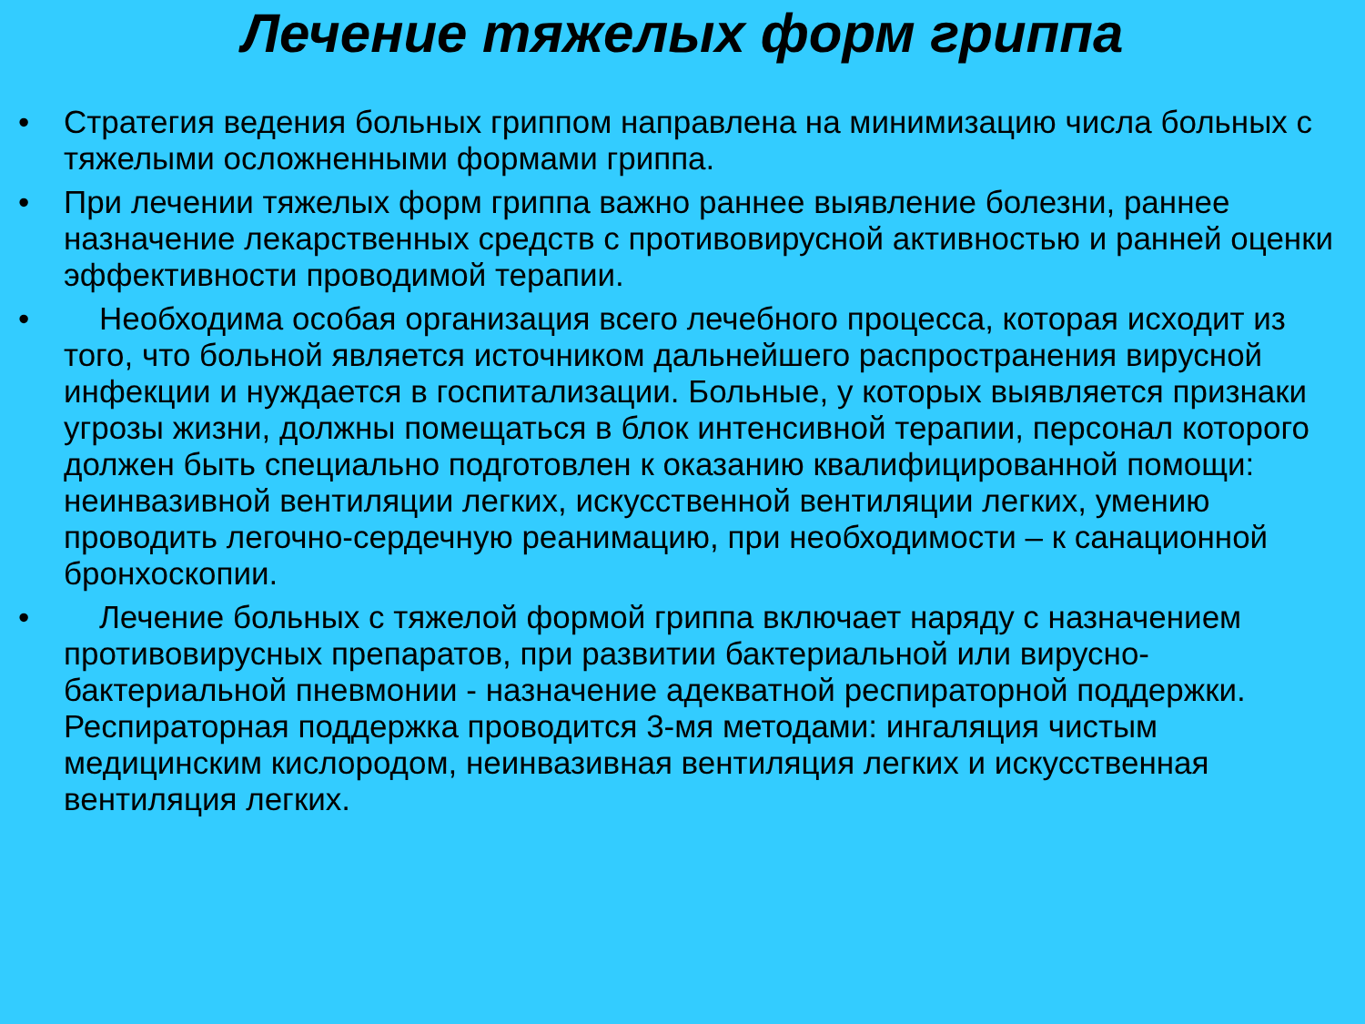Лечение тяжелых форм гриппа
• Стратегия ведения больных гриппом направлена на минимизацию числа больных с тяжелыми осложненными формами гриппа.
• При лечении тяжелых форм гриппа важно раннее выявление болезни, раннее назначение лекарственных средств с противовирусной активностью и ранней оценки эффективности проводимой терапии.
• Необходима особая организация всего лечебного процесса, которая исходит из того, что больной является источником дальнейшего распространения вирусной инфекции и нуждается в госпитализации. Больные, у которых выявляется признаки угрозы жизни, должны помещаться в блок интенсивной терапии, персонал которого должен быть специально подготовлен к оказанию квалифицированной помощи: неинвазивной вентиляции легких, искусственной вентиляции легких, умению проводить легочно-сердечную реанимацию, при необходимости – к санационной бронхоскопии.
• Лечение больных с тяжелой формой гриппа включает наряду с назначением противовирусных препаратов, при развитии бактериальной или вирусно-бактериальной пневмонии - назначение адекватной респираторной поддержки. Респираторная поддержка проводится 3-мя методами: ингаляция чистым медицинским кислородом, неинвазивная вентиляция легких и искусственная вентиляция легких.